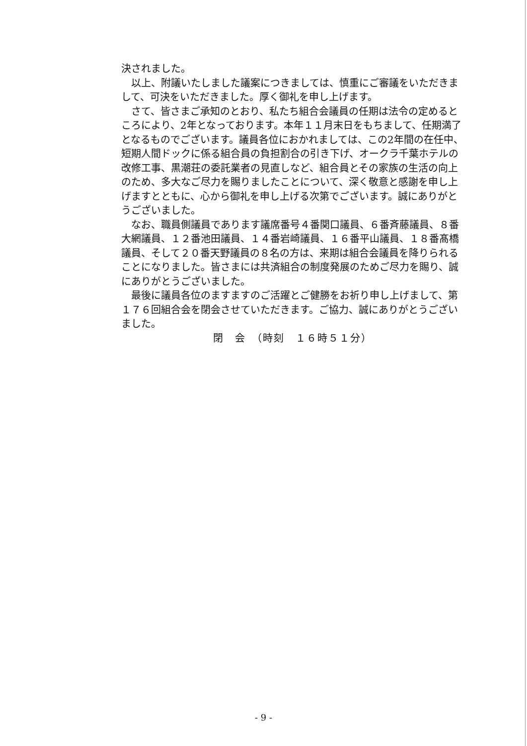決されました。
　以上、附議いたしました議案につきましては、慎重にご審議をいただきまして、可決をいただきました。厚く御礼を申し上げます。
　さて、皆さまご承知のとおり、私たち組合会議員の任期は法令の定めるところにより、2年となっております。本年１１月末日をもちまして、任期満了となるものでございます。議員各位におかれましては、この2年間の在任中、短期人間ドックに係る組合員の負担割合の引き下げ、オークラ千葉ホテルの改修工事、黒潮荘の委託業者の見直しなど、組合員とその家族の生活の向上のため、多大なご尽力を賜りましたことについて、深く敬意と感謝を申し上げますとともに、心から御礼を申し上げる次第でございます。誠にありがとうございました。
　なお、職員側議員であります議席番号４番関口議員、６番斉藤議員、８番大網議員、１２番池田議員、１４番岩崎議員、１６番平山議員、１８番髙橋議員、そして２０番天野議員の８名の方は、来期は組合会議員を降りられることになりました。皆さまには共済組合の制度発展のためご尽力を賜り、誠にありがとうございました。
　最後に議員各位のますますのご活躍とご健勝をお祈り申し上げまして、第１７６回組合会を閉会させていただきます。ご協力、誠にありがとうございました。
閉　会　（時刻　１６時５１分）
- 9 -